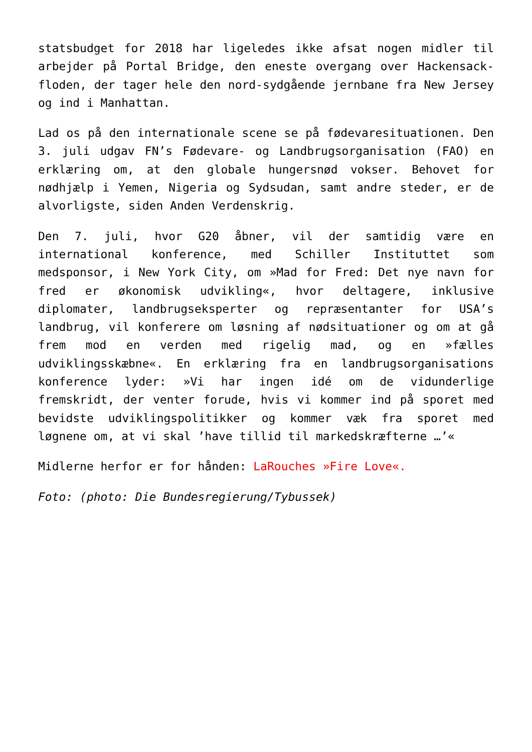statsbudget for 2018 har ligeledes ikke afsat nogen midler til arbejder på Portal Bridge, den eneste overgang over Hackensack-floden, der tager hele den nord-sydgående jernbane fra New Jersey og ind i Manhattan.
Lad os på den internationale scene se på fødevaresituationen. Den 3. juli udgav FN’s Fødevare- og Landbrugsorganisation (FAO) en erklæring om, at den globale hungersnød vokser. Behovet for nødhjælp i Yemen, Nigeria og Sydsudan, samt andre steder, er de alvorligste, siden Anden Verdenskrig.
Den 7. juli, hvor G20 åbner, vil der samtidig være en international konference, med Schiller Instituttet som medsponsor, i New York City, om »Mad for Fred: Det nye navn for fred er økonomisk udvikling«, hvor deltagere, inklusive diplomater, landbrugseksperter og repræsentanter for USA’s landbrug, vil konferere om løsning af nødsituationer og om at gå frem mod en verden med rigelig mad, og en »fælles udviklingsskæbne«. En erklæring fra en landbrugsorganisations konference lyder: »Vi har ingen idé om de vidunderlige fremskridt, der venter forude, hvis vi kommer ind på sporet med bevidste udviklingspolitikker og kommer væk fra sporet med løgnene om, at vi skal ’have tillid til markedskræfterne …’«
Midlerne herfor er for hånden: LaRouches »Fire Love«.
Foto: (photo: Die Bundesregierung/Tybussek)